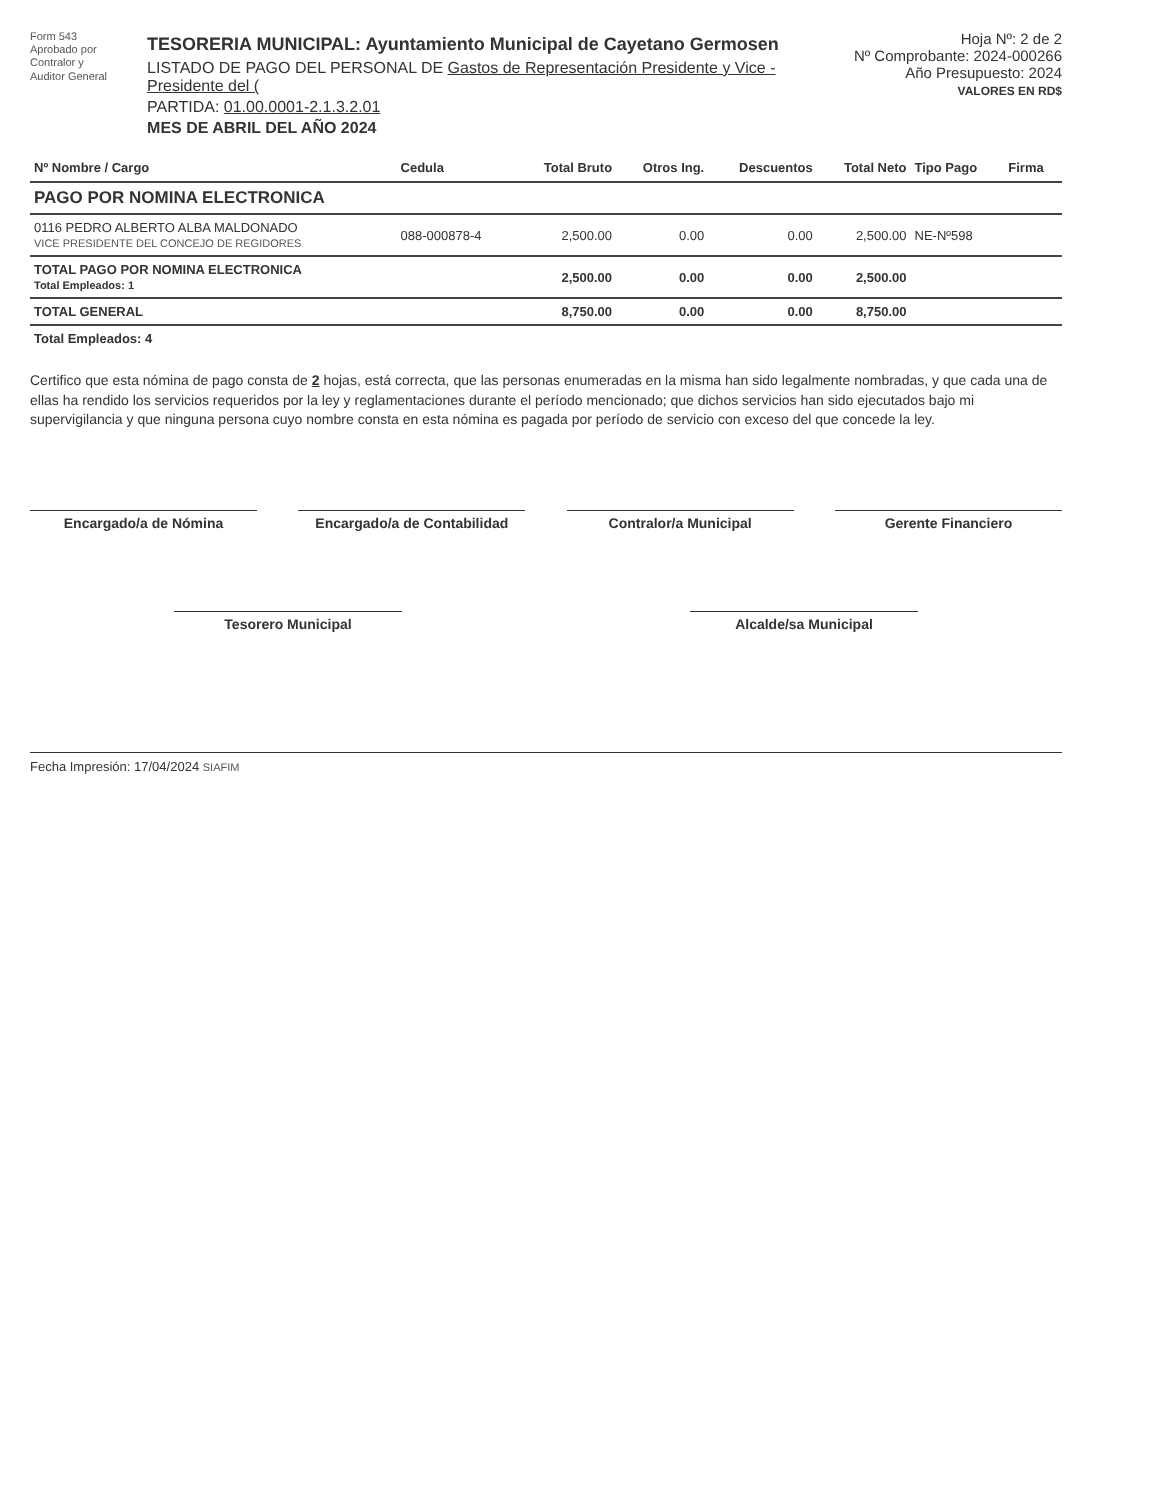Form 543
Aprobado por
Contralor y
Auditor General
TESORERIA MUNICIPAL: Ayuntamiento Municipal de Cayetano Germosen
LISTADO DE PAGO DEL PERSONAL DE Gastos de Representación Presidente y Vice - Presidente del (
PARTIDA: 01.00.0001-2.1.3.2.01
MES DE ABRIL DEL AÑO 2024
Hoja Nº: 2 de 2
Nº Comprobante: 2024-000266
Año Presupuesto: 2024
VALORES EN RD$
| Nº Nombre / Cargo | Cedula | Total Bruto | Otros Ing. | Descuentos | Total Neto | Tipo Pago | Firma |
| --- | --- | --- | --- | --- | --- | --- | --- |
| PAGO POR NOMINA ELECTRONICA | | | | | | | |
| 0116 PEDRO ALBERTO ALBA MALDONADO VICE PRESIDENTE DEL CONCEJO DE REGIDORES | 088-000878-4 | 2,500.00 | 0.00 | 0.00 | 2,500.00 | NE-Nº598 | |
| TOTAL PAGO POR NOMINA ELECTRONICA Total Empleados: 1 | | 2,500.00 | 0.00 | 0.00 | 2,500.00 | | |
| TOTAL GENERAL | | 8,750.00 | 0.00 | 0.00 | 8,750.00 | | |
| Total Empleados: 4 | | | | | | | |
Certifico que esta nómina de pago consta de 2 hojas, está correcta, que las personas enumeradas en la misma han sido legalmente nombradas, y que cada una de ellas ha rendido los servicios requeridos por la ley y reglamentaciones durante el período mencionado; que dichos servicios han sido ejecutados bajo mi supervigilancia y que ninguna persona cuyo nombre consta en esta nómina es pagada por período de servicio con exceso del que concede la ley.
Encargado/a de Nómina Encargado/a de Contabilidad Contralor/a Municipal Gerente Financiero
Tesorero Municipal Alcalde/sa Municipal
Fecha Impresión: 17/04/2024 SIAFIM